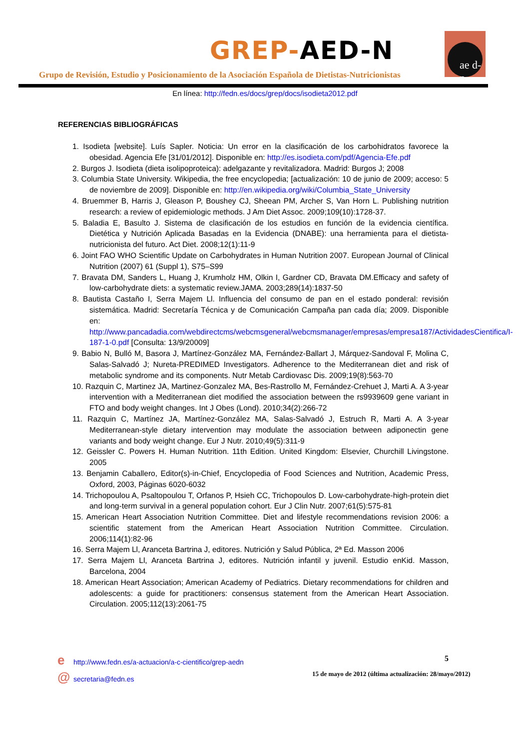GREP-AED-N
ae d-n
Grupo de Revisión, Estudio y Posicionamiento de la Asociación Española de Dietistas-Nutricionistas
En línea: http://fedn.es/docs/grep/docs/isodieta2012.pdf
REFERENCIAS BIBLIOGRÁFICAS
1. Isodieta [website]. Luís Sapler. Noticia: Un error en la clasificación de los carbohidratos favorece la obesidad. Agencia Efe [31/01/2012]. Disponible en: http://es.isodieta.com/pdf/Agencia-Efe.pdf
2. Burgos J. Isodieta (dieta isolipoproteica): adelgazante y revitalizadora. Madrid: Burgos J; 2008
3. Columbia State University. Wikipedia, the free encyclopedia; [actualización: 10 de junio de 2009; acceso: 5 de noviembre de 2009]. Disponible en: http://en.wikipedia.org/wiki/Columbia_State_University
4. Bruemmer B, Harris J, Gleason P, Boushey CJ, Sheean PM, Archer S, Van Horn L. Publishing nutrition research: a review of epidemiologic methods. J Am Diet Assoc. 2009;109(10):1728-37.
5. Baladia E, Basulto J. Sistema de clasificación de los estudios en función de la evidencia científica. Dietética y Nutrición Aplicada Basadas en la Evidencia (DNABE): una herramienta para el dietista-nutricionista del futuro. Act Diet. 2008;12(1):11-9
6. Joint FAO WHO Scientific Update on Carbohydrates in Human Nutrition 2007. European Journal of Clinical Nutrition (2007) 61 (Suppl 1), S75–S99
7. Bravata DM, Sanders L, Huang J, Krumholz HM, Olkin I, Gardner CD, Bravata DM.Efficacy and safety of low-carbohydrate diets: a systematic review.JAMA. 2003;289(14):1837-50
8. Bautista Castaño I, Serra Majem Ll. Influencia del consumo de pan en el estado ponderal: revisión sistemática. Madrid: Secretaría Técnica y de Comunicación Campaña pan cada día; 2009. Disponible en: http://www.pancadadia.com/webdirectcms/webcmsgeneral/webcmsmanager/empresas/empresa187/ActividadesCientifica/I-187-1-0.pdf [Consulta: 13/9/20009]
9. Babio N, Bulló M, Basora J, Martínez-González MA, Fernández-Ballart J, Márquez-Sandoval F, Molina C, Salas-Salvadó J; Nureta-PREDIMED Investigators. Adherence to the Mediterranean diet and risk of metabolic syndrome and its components. Nutr Metab Cardiovasc Dis. 2009;19(8):563-70
10. Razquin C, Martinez JA, Martinez-Gonzalez MA, Bes-Rastrollo M, Fernández-Crehuet J, Marti A. A 3-year intervention with a Mediterranean diet modified the association between the rs9939609 gene variant in FTO and body weight changes. Int J Obes (Lond). 2010;34(2):266-72
11. Razquin C, Martínez JA, Martínez-González MA, Salas-Salvadó J, Estruch R, Marti A. A 3-year Mediterranean-style dietary intervention may modulate the association between adiponectin gene variants and body weight change. Eur J Nutr. 2010;49(5):311-9
12. Geissler C. Powers H. Human Nutrition. 11th Edition. United Kingdom: Elsevier, Churchill Livingstone. 2005
13. Benjamin Caballero, Editor(s)-in-Chief, Encyclopedia of Food Sciences and Nutrition, Academic Press, Oxford, 2003, Páginas 6020-6032
14. Trichopoulou A, Psaltopoulou T, Orfanos P, Hsieh CC, Trichopoulos D. Low-carbohydrate-high-protein diet and long-term survival in a general population cohort. Eur J Clin Nutr. 2007;61(5):575-81
15. American Heart Association Nutrition Committee. Diet and lifestyle recommendations revision 2006: a scientific statement from the American Heart Association Nutrition Committee. Circulation. 2006;114(1):82-96
16. Serra Majem Ll, Aranceta Bartrina J, editores. Nutrición y Salud Pública, 2ª Ed. Masson 2006
17. Serra Majem Ll, Aranceta Bartrina J, editores. Nutrición infantil y juvenil. Estudio enKid. Masson, Barcelona, 2004
18. American Heart Association; American Academy of Pediatrics. Dietary recommendations for children and adolescents: a guide for practitioners: consensus statement from the American Heart Association. Circulation. 2005;112(13):2061-75
e http://www.fedn.es/a-actuacion/a-c-cientifico/grep-aedn
@ secretaria@fedn.es
5
15 de mayo de 2012 (última actualización: 28/mayo/2012)